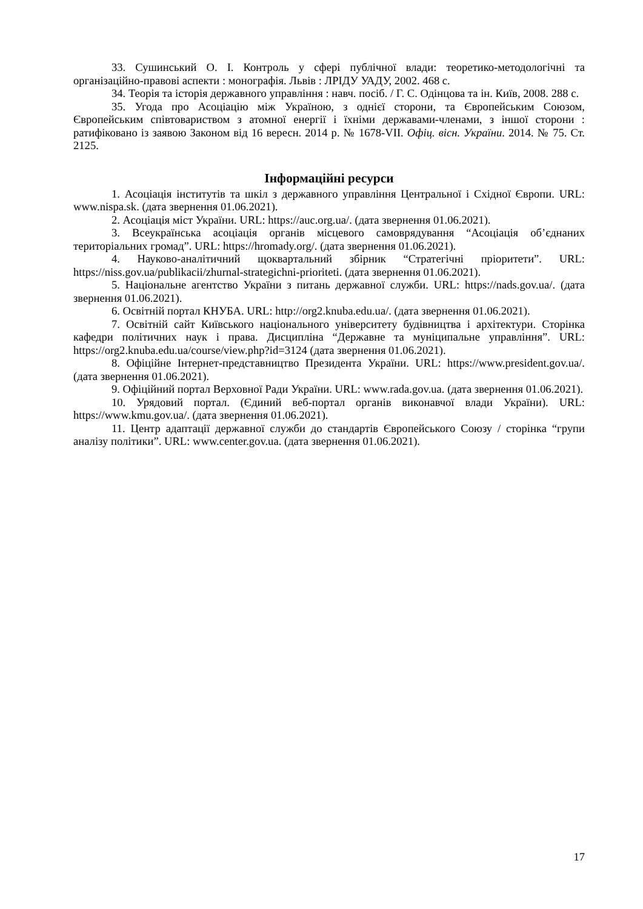33. Сушинський О. І. Контроль у сфері публічної влади: теоретико-методологічні та організаційно-правові аспекти : монографія. Львів : ЛРІДУ УАДУ, 2002. 468 с.
34. Теорія та історія державного управління : навч. посіб. / Г. С. Одінцова та ін. Київ, 2008. 288 с.
35. Угода про Асоціацію між Україною, з однієї сторони, та Європейським Союзом, Європейським співтовариством з атомної енергії і їхніми державами-членами, з іншої сторони : ратифіковано із заявою Законом від 16 вересн. 2014 р. № 1678-VII. Офіц. вісн. України. 2014. № 75. Ст. 2125.
Інформаційні ресурси
1. Асоціація інститутів та шкіл з державного управління Центральної і Східної Європи. URL: www.nispa.sk. (дата звернення 01.06.2021).
2. Асоціація міст України. URL: https://auc.org.ua/. (дата звернення 01.06.2021).
3. Всеукраїнська асоціація органів місцевого самоврядування “Асоціація об’єднаних територіальних громад”. URL: https://hromady.org/. (дата звернення 01.06.2021).
4. Науково-аналітичний щоквартальний збірник “Стратегічні пріоритети”. URL: https://niss.gov.ua/publikacii/zhurnal-strategichni-prioriteti. (дата звернення 01.06.2021).
5. Національне агентство України з питань державної служби. URL: https://nads.gov.ua/. (дата звернення 01.06.2021).
6. Освітній портал КНУБА. URL: http://org2.knuba.edu.ua/. (дата звернення 01.06.2021).
7. Освітній сайт Київського національного університету будівництва і архітектури. Сторінка кафедри політичних наук і права. Дисципліна “Державне та муніципальне управління”. URL: https://org2.knuba.edu.ua/course/view.php?id=3124 (дата звернення 01.06.2021).
8. Офіційне Інтернет-представництво Президента України. URL: https://www.president.gov.ua/. (дата звернення 01.06.2021).
9. Офіційний портал Верховної Ради України. URL: www.rada.gov.ua. (дата звернення 01.06.2021).
10. Урядовий портал. (Єдиний веб-портал органів виконавчої влади України). URL: https://www.kmu.gov.ua/. (дата звернення 01.06.2021).
11. Центр адаптації державної служби до стандартів Європейського Союзу / сторінка “групи аналізу політики”. URL: www.center.gov.ua. (дата звернення 01.06.2021).
17